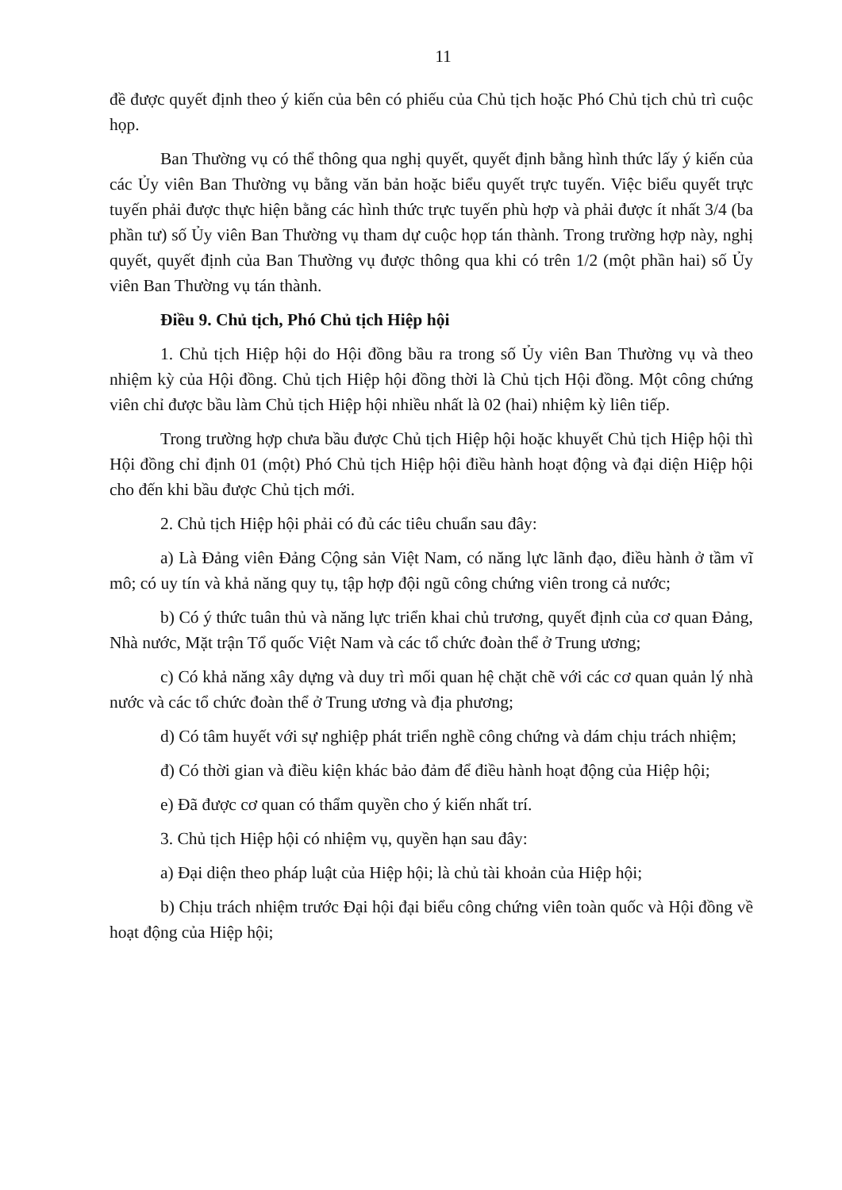11
đề được quyết định theo ý kiến của bên có phiếu của Chủ tịch hoặc Phó Chủ tịch chủ trì cuộc họp.
Ban Thường vụ có thể thông qua nghị quyết, quyết định bằng hình thức lấy ý kiến của các Ủy viên Ban Thường vụ bằng văn bản hoặc biểu quyết trực tuyến. Việc biểu quyết trực tuyến phải được thực hiện bằng các hình thức trực tuyến phù hợp và phải được ít nhất 3/4 (ba phần tư) số Ủy viên Ban Thường vụ tham dự cuộc họp tán thành. Trong trường hợp này, nghị quyết, quyết định của Ban Thường vụ được thông qua khi có trên 1/2 (một phần hai) số Ủy viên Ban Thường vụ tán thành.
Điều 9. Chủ tịch, Phó Chủ tịch Hiệp hội
1. Chủ tịch Hiệp hội do Hội đồng bầu ra trong số Ủy viên Ban Thường vụ và theo nhiệm kỳ của Hội đồng. Chủ tịch Hiệp hội đồng thời là Chủ tịch Hội đồng. Một công chứng viên chỉ được bầu làm Chủ tịch Hiệp hội nhiều nhất là 02 (hai) nhiệm kỳ liên tiếp.
Trong trường hợp chưa bầu được Chủ tịch Hiệp hội hoặc khuyết Chủ tịch Hiệp hội thì Hội đồng chỉ định 01 (một) Phó Chủ tịch Hiệp hội điều hành hoạt động và đại diện Hiệp hội cho đến khi bầu được Chủ tịch mới.
2. Chủ tịch Hiệp hội phải có đủ các tiêu chuẩn sau đây:
a) Là Đảng viên Đảng Cộng sản Việt Nam, có năng lực lãnh đạo, điều hành ở tầm vĩ mô; có uy tín và khả năng quy tụ, tập hợp đội ngũ công chứng viên trong cả nước;
b) Có ý thức tuân thủ và năng lực triển khai chủ trương, quyết định của cơ quan Đảng, Nhà nước, Mặt trận Tổ quốc Việt Nam và các tổ chức đoàn thể ở Trung ương;
c) Có khả năng xây dựng và duy trì mối quan hệ chặt chẽ với các cơ quan quản lý nhà nước và các tổ chức đoàn thể ở Trung ương và địa phương;
d) Có tâm huyết với sự nghiệp phát triển nghề công chứng và dám chịu trách nhiệm;
đ) Có thời gian và điều kiện khác bảo đảm để điều hành hoạt động của Hiệp hội;
e) Đã được cơ quan có thẩm quyền cho ý kiến nhất trí.
3. Chủ tịch Hiệp hội có nhiệm vụ, quyền hạn sau đây:
a) Đại diện theo pháp luật của Hiệp hội; là chủ tài khoản của Hiệp hội;
b) Chịu trách nhiệm trước Đại hội đại biểu công chứng viên toàn quốc và Hội đồng về hoạt động của Hiệp hội;